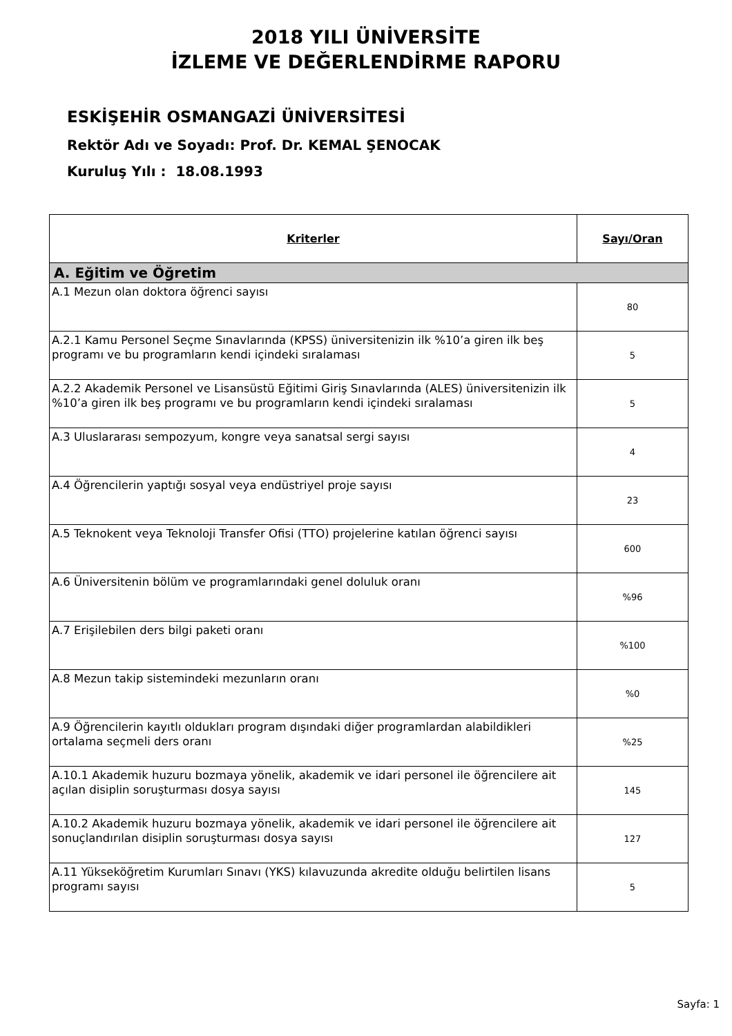2018 YILI ÜNİVERSİTE
İZLEME VE DEĞERLENDİRME RAPORU
ESKİŞEHİR OSMANGAZİ ÜNİVERSİTESİ
Rektör Adı ve Soyadı: Prof. Dr. KEMAL ŞENOCAK
Kuruluş Yılı : 18.08.1993
| Kriterler | Sayı/Oran |
| --- | --- |
| A. Eğitim ve Öğretim | |
| A.1 Mezun olan doktora öğrenci sayısı | 80 |
| A.2.1 Kamu Personel Seçme Sınavlarında (KPSS) üniversitenizin ilk %10’a giren ilk beş programı ve bu programların kendi içindeki sıralaması | 5 |
| A.2.2 Akademik Personel ve Lisansüstü Eğitimi Giriş Sınavlarında (ALES) üniversitenizin ilk %10’a giren ilk beş programı ve bu programların kendi içindeki sıralaması | 5 |
| A.3 Uluslararası sempozyum, kongre veya sanatsal sergi sayısı | 4 |
| A.4 Öğrencilerin yaptığı sosyal veya endüstriyel proje sayısı | 23 |
| A.5 Teknokent veya Teknoloji Transfer Ofisi (TTO) projelerine katılan öğrenci sayısı | 600 |
| A.6 Üniversitenin bölüm ve programlarındaki genel doluluk oranı | %96 |
| A.7 Erişilebilen ders bilgi paketi oranı | %100 |
| A.8 Mezun takip sistemindeki mezunların oranı | %0 |
| A.9 Öğrencilerin kayıtlı oldukları program dışındaki diğer programlardan alabildikleri ortalama seçmeli ders oranı | %25 |
| A.10.1 Akademik huzuru bozmaya yönelik, akademik ve idari personel ile öğrencilere ait açılan disiplin soruşturması dosya sayısı | 145 |
| A.10.2 Akademik huzuru bozmaya yönelik, akademik ve idari personel ile öğrencilere ait sonuçlandırılan disiplin soruşturması dosya sayısı | 127 |
| A.11 Yükseköğretim Kurumları Sınavı (YKS) kılavuzunda akredite olduğu belirtilen lisans programı sayısı | 5 |
Sayfa: 1